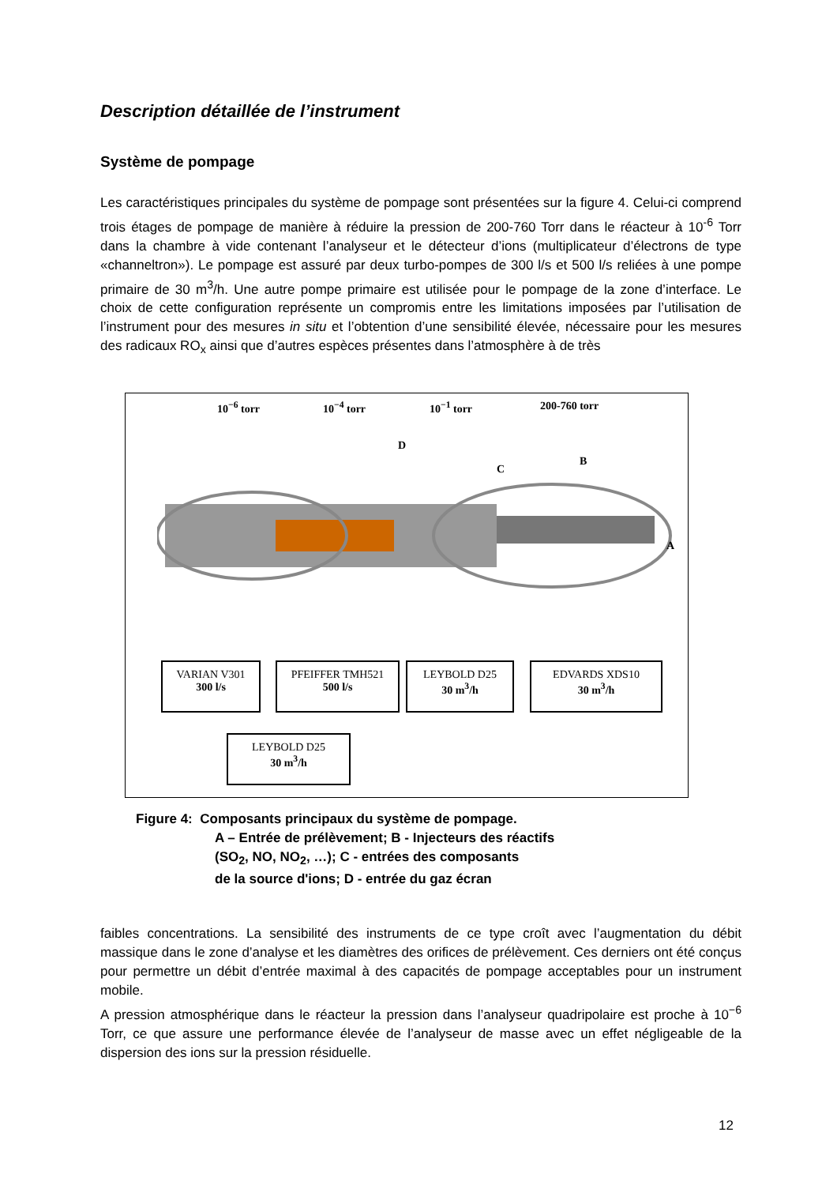Description détaillée de l’instrument
Système de pompage
Les caractéristiques principales du système de pompage sont présentées sur la figure 4. Celui-ci comprend trois étages de pompage de manière à réduire la pression de 200-760 Torr dans le réacteur à 10<sup>-6</sup> Torr dans la chambre à vide contenant l’analyseur et le détecteur d’ions (multiplicateur d’électrons de type «channeltron»). Le pompage est assuré par deux turbo-pompes de 300 l/s et 500 l/s reliées à une pompe primaire de 30 m<sup>3</sup>/h. Une autre pompe primaire est utilisée pour le pompage de la zone d’interface. Le choix de cette configuration représente un compromis entre les limitations imposées par l’utilisation de l’instrument pour des mesures in situ et l’obtention d’une sensibilité élevée, nécessaire pour les mesures des radicaux RO<sub>x</sub> ainsi que d’autres espèces présentes dans l’atmosphère à de très
10<sup>−6</sup> torr 10<sup>−4</sup> torr 10<sup>−1</sup> torr 200-760 torr
D
C
B
A
VARIAN V301
300 l/s
PFEIFFER TMH521
500 l/s
LEYBOLD D25
30 m<sup>3</sup>/h
EDVARDS XDS10
30 m<sup>3</sup>/h
LEYBOLD D25
30 m<sup>3</sup>/h
Figure 4: Composants principaux du système de pompage.
A – Entrée de prélèvement; B - Injecteurs des réactifs
(SO<sub>2</sub>, NO, NO<sub>2</sub>, …); C - entrées des composants
de la source d'ions; D - entrée du gaz écran
faibles concentrations. La sensibilité des instruments de ce type croît avec l’augmentation du débit massique dans le zone d’analyse et les diamètres des orifices de prélèvement. Ces derniers ont été conçus pour permettre un débit d’entrée maximal à des capacités de pompage acceptables pour un instrument mobile.
A pression atmosphérique dans le réacteur la pression dans l’analyseur quadripolaire est proche à 10<sup>−6</sup> Torr, ce que assure une performance élevée de l’analyseur de masse avec un effet négligeable de la dispersion des ions sur la pression résiduelle.
12